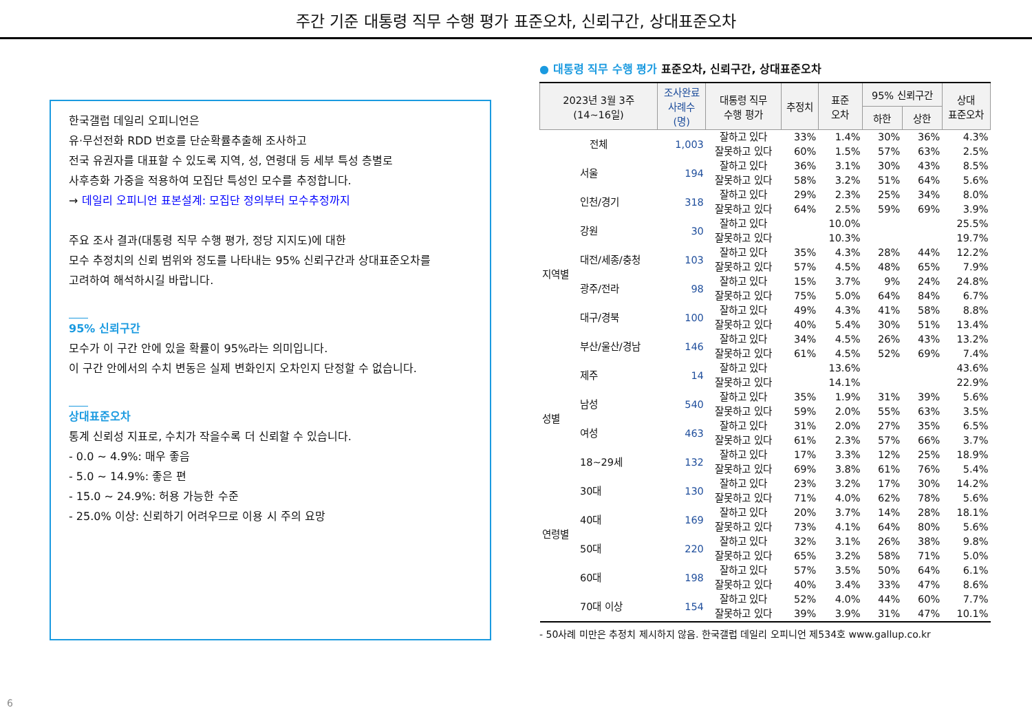주간 기준 대통령 직무 수행 평가 표준오차, 신뢰구간, 상대표준오차
한국갤럽 데일리 오피니언은
유·무선전화 RDD 번호를 단순확률추출해 조사하고
전국 유권자를 대표할 수 있도록 지역, 성, 연령대 등 세부 특성 층별로
사후층화 가중을 적용하여 모집단 특성인 모수를 추정합니다.
→ 데일리 오피니언 표본설계: 모집단 정의부터 모수추정까지
주요 조사 결과(대통령 직무 수행 평가, 정당 지지도)에 대한
모수 추정치의 신뢰 범위와 정도를 나타내는 95% 신뢰구간과 상대표준오차를
고려하여 해석하시길 바랍니다.
95% 신뢰구간
모수가 이 구간 안에 있을 확률이 95%라는 의미입니다.
이 구간 안에서의 수치 변동은 실제 변화인지 오차인지 단정할 수 없습니다.
상대표준오차
통계 신뢰성 지표로, 수치가 작을수록 더 신뢰할 수 있습니다.
- 0.0 ~ 4.9%: 매우 좋음
- 5.0 ~ 14.9%: 좋은 편
- 15.0 ~ 24.9%: 허용 가능한 수준
- 25.0% 이상: 신뢰하기 어려우므로 이용 시 주의 요망
● 대통령 직무 수행 평가 표준오차, 신뢰구간, 상대표준오차
| 2023년 3월 3주 (14~16일) | | 조사완료 사례수 (명) | 대통령 직무 수행 평가 | 추정치 | 표준 오차 | 95% 신뢰구간 | | 상대 표준오차 |
| --- | --- | --- | --- | --- | --- | --- | --- | --- |
| | | | | | | 하한 | 상한 | |
| 전체 | | 1,003 | 잘하고 있다 | 33% | 1.4% | 30% | 36% | 4.3% |
| | | | 잘못하고 있다 | 60% | 1.5% | 57% | 63% | 2.5% |
| 지역별 | 서울 | 194 | 잘하고 있다 | 36% | 3.1% | 30% | 43% | 8.5% |
| | | | 잘못하고 있다 | 58% | 3.2% | 51% | 64% | 5.6% |
| | 인천/경기 | 318 | 잘하고 있다 | 29% | 2.3% | 25% | 34% | 8.0% |
| | | | 잘못하고 있다 | 64% | 2.5% | 59% | 69% | 3.9% |
| | 강원 | 30 | 잘하고 있다 | | 10.0% | | | 25.5% |
| | | | 잘못하고 있다 | | 10.3% | | | 19.7% |
| | 대전/세종/충청 | 103 | 잘하고 있다 | 35% | 4.3% | 28% | 44% | 12.2% |
| | | | 잘못하고 있다 | 57% | 4.5% | 48% | 65% | 7.9% |
| | 광주/전라 | 98 | 잘하고 있다 | 15% | 3.7% | 9% | 24% | 24.8% |
| | | | 잘못하고 있다 | 75% | 5.0% | 64% | 84% | 6.7% |
| | 대구/경북 | 100 | 잘하고 있다 | 49% | 4.3% | 41% | 58% | 8.8% |
| | | | 잘못하고 있다 | 40% | 5.4% | 30% | 51% | 13.4% |
| | 부산/울산/경남 | 146 | 잘하고 있다 | 34% | 4.5% | 26% | 43% | 13.2% |
| | | | 잘못하고 있다 | 61% | 4.5% | 52% | 69% | 7.4% |
| | 제주 | 14 | 잘하고 있다 | | 13.6% | | | 43.6% |
| | | | 잘못하고 있다 | | 14.1% | | | 22.9% |
| 성별 | 남성 | 540 | 잘하고 있다 | 35% | 1.9% | 31% | 39% | 5.6% |
| | | | 잘못하고 있다 | 59% | 2.0% | 55% | 63% | 3.5% |
| | 여성 | 463 | 잘하고 있다 | 31% | 2.0% | 27% | 35% | 6.5% |
| | | | 잘못하고 있다 | 61% | 2.3% | 57% | 66% | 3.7% |
| 연령별 | 18~29세 | 132 | 잘하고 있다 | 17% | 3.3% | 12% | 25% | 18.9% |
| | | | 잘못하고 있다 | 69% | 3.8% | 61% | 76% | 5.4% |
| | 30대 | 130 | 잘하고 있다 | 23% | 3.2% | 17% | 30% | 14.2% |
| | | | 잘못하고 있다 | 71% | 4.0% | 62% | 78% | 5.6% |
| | 40대 | 169 | 잘하고 있다 | 20% | 3.7% | 14% | 28% | 18.1% |
| | | | 잘못하고 있다 | 73% | 4.1% | 64% | 80% | 5.6% |
| | 50대 | 220 | 잘하고 있다 | 32% | 3.1% | 26% | 38% | 9.8% |
| | | | 잘못하고 있다 | 65% | 3.2% | 58% | 71% | 5.0% |
| | 60대 | 198 | 잘하고 있다 | 57% | 3.5% | 50% | 64% | 6.1% |
| | | | 잘못하고 있다 | 40% | 3.4% | 33% | 47% | 8.6% |
| | 70대 이상 | 154 | 잘하고 있다 | 52% | 4.0% | 44% | 60% | 7.7% |
| | | | 잘못하고 있다 | 39% | 3.9% | 31% | 47% | 10.1% |
- 50사례 미만은 추정치 제시하지 않음. 한국갤럽 데일리 오피니언 제534호 www.gallup.co.kr
6